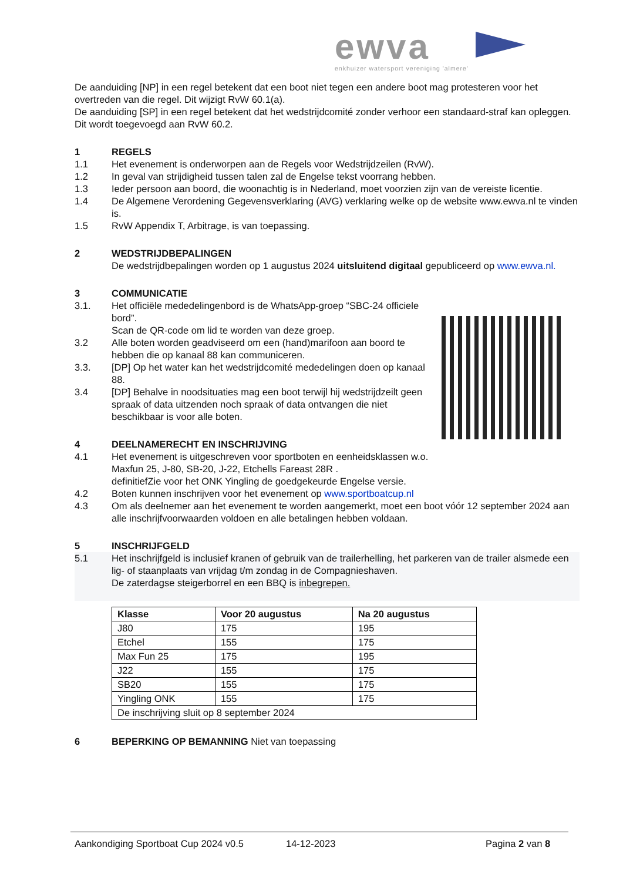ewva
enkhuizer watersport vereniging 'almere'
De aanduiding [NP] in een regel betekent dat een boot niet tegen een andere boot mag protesteren voor het overtreden van die regel. Dit wijzigt RvW 60.1(a).
De aanduiding [SP] in een regel betekent dat het wedstrijdcomité zonder verhoor een standaard-straf kan opleggen. Dit wordt toegevoegd aan RvW 60.2.
1 REGELS
1.1 Het evenement is onderworpen aan de Regels voor Wedstrijdzeilen (RvW).
1.2 In geval van strijdigheid tussen talen zal de Engelse tekst voorrang hebben.
1.3 Ieder persoon aan boord, die woonachtig is in Nederland, moet voorzien zijn van de vereiste licentie.
1.4 De Algemene Verordening Gegevensverklaring (AVG) verklaring welke op de website www.ewva.nl te vinden is.
1.5 RvW Appendix T, Arbitrage, is van toepassing.
2 WEDSTRIJDBEPALINGEN
De wedstrijdbepalingen worden op 1 augustus 2024 uitsluitend digitaal gepubliceerd op www.ewva.nl.
3 COMMUNICATIE
3.1. Het officiële mededelingenbord is de WhatsApp-groep “SBC-24 officiele bord”.
Scan de QR-code om lid te worden van deze groep.
3.2 Alle boten worden geadviseerd om een (hand)marifoon aan boord te hebben die op kanaal 88 kan communiceren.
3.3. [DP] Op het water kan het wedstrijdcomité mededelingen doen op kanaal 88.
3.4 [DP] Behalve in noodsituaties mag een boot terwijl hij wedstrijdzeilt geen spraak of data uitzenden noch spraak of data ontvangen die niet beschikbaar is voor alle boten.
4 DEELNAMERECHT EN INSCHRIJVING
4.1 Het evenement is uitgeschreven voor sportboten en eenheidsklassen w.o.
Maxfun 25, J-80, SB-20, J-22, Etchells Fareast 28R .
definitiefZie voor het ONK Yingling de goedgekeurde Engelse versie.
4.2 Boten kunnen inschrijven voor het evenement op www.sportboatcup.nl
4.3 Om als deelnemer aan het evenement te worden aangemerkt, moet een boot vóór 12 september 2024 aan alle inschrijfvoorwaarden voldoen en alle betalingen hebben voldaan.
5 INSCHRIJFGELD
5.1 Het inschrijfgeld is inclusief kranen of gebruik van de trailerhelling, het parkeren van de trailer alsmede een lig- of staanplaats van vrijdag t/m zondag in de Compagnieshaven.
De zaterdagse steigerborrel en een BBQ is inbegrepen.
| Klasse | Voor 20 augustus | Na 20 augustus |
| --- | --- | --- |
| J80 | 175 | 195 |
| Etchel | 155 | 175 |
| Max Fun 25 | 175 | 195 |
| J22 | 155 | 175 |
| SB20 | 155 | 175 |
| Yingling ONK | 155 | 175 |
| De inschrijving sluit op 8 september 2024 | | |
6 BEPERKING OP BEMANNING Niet van toepassing
Aankondiging Sportboat Cup 2024 v0.5 14-12-2023 Pagina 2 van 8